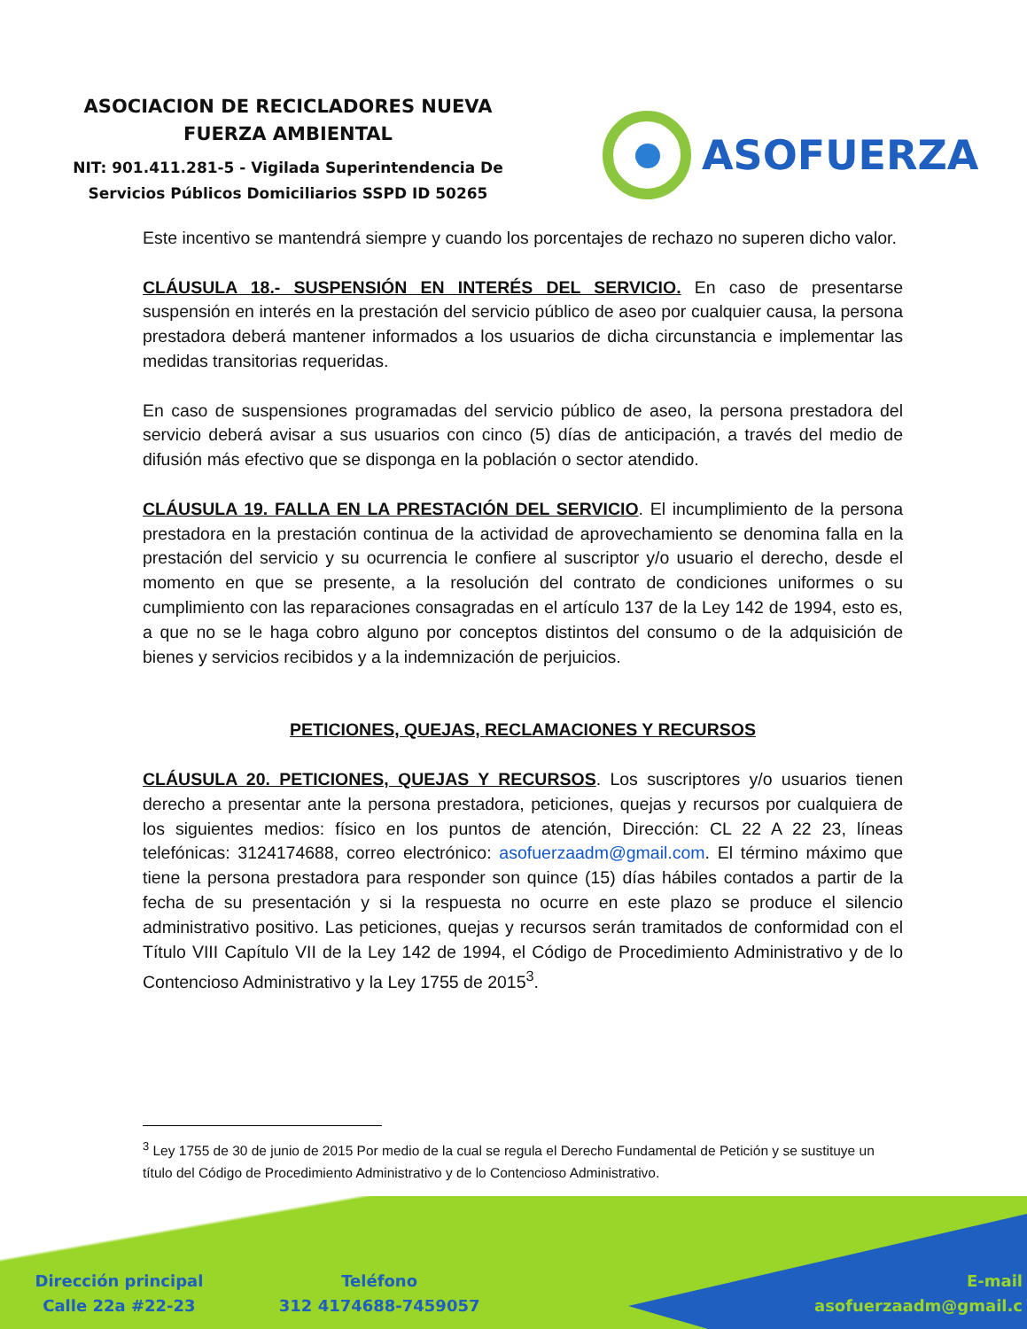ASOCIACION DE RECICLADORES NUEVA
FUERZA AMBIENTAL
NIT: 901.411.281-5 - Vigilada Superintendencia De
Servicios Públicos Domiciliarios SSPD ID 50265
ASOFUERZA
Este incentivo se mantendrá siempre y cuando los porcentajes de rechazo no superen dicho valor.
CLÁUSULA 18.- SUSPENSIÓN EN INTERÉS DEL SERVICIO. En caso de presentarse suspensión en interés en la prestación del servicio público de aseo por cualquier causa, la persona prestadora deberá mantener informados a los usuarios de dicha circunstancia e implementar las medidas transitorias requeridas.
En caso de suspensiones programadas del servicio público de aseo, la persona prestadora del servicio deberá avisar a sus usuarios con cinco (5) días de anticipación, a través del medio de difusión más efectivo que se disponga en la población o sector atendido.
CLÁUSULA 19. FALLA EN LA PRESTACIÓN DEL SERVICIO. El incumplimiento de la persona prestadora en la prestación continua de la actividad de aprovechamiento se denomina falla en la prestación del servicio y su ocurrencia le confiere al suscriptor y/o usuario el derecho, desde el momento en que se presente, a la resolución del contrato de condiciones uniformes o su cumplimiento con las reparaciones consagradas en el artículo 137 de la Ley 142 de 1994, esto es, a que no se le haga cobro alguno por conceptos distintos del consumo o de la adquisición de bienes y servicios recibidos y a la indemnización de perjuicios.
PETICIONES, QUEJAS, RECLAMACIONES Y RECURSOS
CLÁUSULA 20. PETICIONES, QUEJAS Y RECURSOS. Los suscriptores y/o usuarios tienen derecho a presentar ante la persona prestadora, peticiones, quejas y recursos por cualquiera de los siguientes medios: físico en los puntos de atención, Dirección: CL 22 A 22 23, líneas telefónicas: 3124174688, correo electrónico: asofuerzaadm@gmail.com. El término máximo que tiene la persona prestadora para responder son quince (15) días hábiles contados a partir de la fecha de su presentación y si la respuesta no ocurre en este plazo se produce el silencio administrativo positivo. Las peticiones, quejas y recursos serán tramitados de conformidad con el Título VIII Capítulo VII de la Ley 142 de 1994, el Código de Procedimiento Administrativo y de lo Contencioso Administrativo y la Ley 1755 de 2015<sup>3</sup>.
<sup>3</sup> Ley 1755 de 30 de junio de 2015 Por medio de la cual se regula el Derecho Fundamental de Petición y se sustituye un título del Código de Procedimiento Administrativo y de lo Contencioso Administrativo.
Dirección principal
Calle 22a #22-23
Teléfono
312 4174688-7459057
E-mail
asofuerzaadm@gmail.c